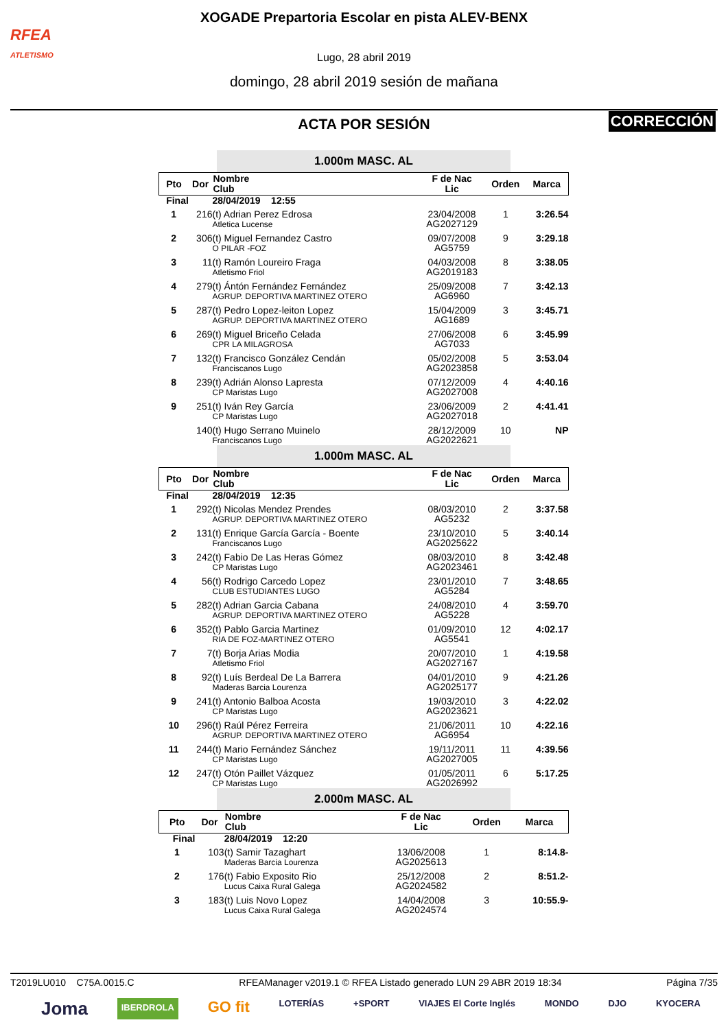RFEA
ATLETISMO
XOGADE Prepartoria Escolar en pista ALEV-BENX
Lugo, 28 abril 2019
domingo, 28 abril 2019 sesión de mañana
ACTA POR SESIÓN
CORRECCIÓN
1.000m MASC. AL
| Pto | Dor | Nombre Club | F de Nac Lic | Orden | Marca |
| --- | --- | --- | --- | --- | --- |
| Final | | 28/04/2019 12:55 | | | |
| 1 | 216 | (t) Adrian Perez Edrosa Atletica Lucense | 23/04/2008 AG2027129 | 1 | 3:26.54 |
| 2 | 306 | (t) Miguel Fernandez Castro O PILAR -FOZ | 09/07/2008 AG5759 | 9 | 3:29.18 |
| 3 | 11 | (t) Ramón Loureiro Fraga Atletismo Friol | 04/03/2008 AG2019183 | 8 | 3:38.05 |
| 4 | 279 | (t) Ántón Fernández Fernández AGRUP. DEPORTIVA MARTINEZ OTERO | 25/09/2008 AG6960 | 7 | 3:42.13 |
| 5 | 287 | (t) Pedro Lopez-leiton Lopez AGRUP. DEPORTIVA MARTINEZ OTERO | 15/04/2009 AG1689 | 3 | 3:45.71 |
| 6 | 269 | (t) Miguel Briceño Celada CPR LA MILAGROSA | 27/06/2008 AG7033 | 6 | 3:45.99 |
| 7 | 132 | (t) Francisco González Cendán Franciscanos Lugo | 05/02/2008 AG2023858 | 5 | 3:53.04 |
| 8 | 239 | (t) Adrián Alonso Lapresta CP Maristas Lugo | 07/12/2009 AG2027008 | 4 | 4:40.16 |
| 9 | 251 | (t) Iván Rey García CP Maristas Lugo | 23/06/2009 AG2027018 | 2 | 4:41.41 |
| | 140 | (t) Hugo Serrano Muinelo Franciscanos Lugo | 28/12/2009 AG2022621 | 10 | NP |
1.000m MASC. AL
| Pto | Dor | Nombre Club | F de Nac Lic | Orden | Marca |
| --- | --- | --- | --- | --- | --- |
| Final | | 28/04/2019 12:35 | | | |
| 1 | 292 | (t) Nicolas Mendez Prendes AGRUP. DEPORTIVA MARTINEZ OTERO | 08/03/2010 AG5232 | 2 | 3:37.58 |
| 2 | 131 | (t) Enrique García García - Boente Franciscanos Lugo | 23/10/2010 AG2025622 | 5 | 3:40.14 |
| 3 | 242 | (t) Fabio De Las Heras Gómez CP Maristas Lugo | 08/03/2010 AG2023461 | 8 | 3:42.48 |
| 4 | 56 | (t) Rodrigo Carcedo Lopez CLUB ESTUDIANTES LUGO | 23/01/2010 AG5284 | 7 | 3:48.65 |
| 5 | 282 | (t) Adrian Garcia Cabana AGRUP. DEPORTIVA MARTINEZ OTERO | 24/08/2010 AG5228 | 4 | 3:59.70 |
| 6 | 352 | (t) Pablo Garcia Martinez RIA DE FOZ-MARTINEZ OTERO | 01/09/2010 AG5541 | 12 | 4:02.17 |
| 7 | 7 | (t) Borja Arias Modia Atletismo Friol | 20/07/2010 AG2027167 | 1 | 4:19.58 |
| 8 | 92 | (t) Luís Berdeal De La Barrera Maderas Barcia Lourenza | 04/01/2010 AG2025177 | 9 | 4:21.26 |
| 9 | 241 | (t) Antonio Balboa Acosta CP Maristas Lugo | 19/03/2010 AG2023621 | 3 | 4:22.02 |
| 10 | 296 | (t) Raúl Pérez Ferreira AGRUP. DEPORTIVA MARTINEZ OTERO | 21/06/2011 AG6954 | 10 | 4:22.16 |
| 11 | 244 | (t) Mario Fernández Sánchez CP Maristas Lugo | 19/11/2011 AG2027005 | 11 | 4:39.56 |
| 12 | 247 | (t) Otón Paillet Vázquez CP Maristas Lugo | 01/05/2011 AG2026992 | 6 | 5:17.25 |
2.000m MASC. AL
| Pto | Dor | Nombre Club | F de Nac Lic | Orden | Marca |
| --- | --- | --- | --- | --- | --- |
| Final | | 28/04/2019 12:20 | | | |
| 1 | 103 | (t) Samir Tazaghart Maderas Barcia Lourenza | 13/06/2008 AG2025613 | 1 | 8:14.8- |
| 2 | 176 | (t) Fabio Exposito Rio Lucus Caixa Rural Galega | 25/12/2008 AG2024582 | 2 | 8:51.2- |
| 3 | 183 | (t) Luis Novo Lopez Lucus Caixa Rural Galega | 14/04/2008 AG2024574 | 3 | 10:55.9- |
T2019LU010 C75A.0015.C RFEAManager v2019.1 © RFEA Listado generado LUN 29 ABR 2019 18:34 Página 7/35
Joma IBERDROLA GO fit LOTERÍAS +SPORT VIAJES El Corte Inglés MONDO DJO KYOCERA